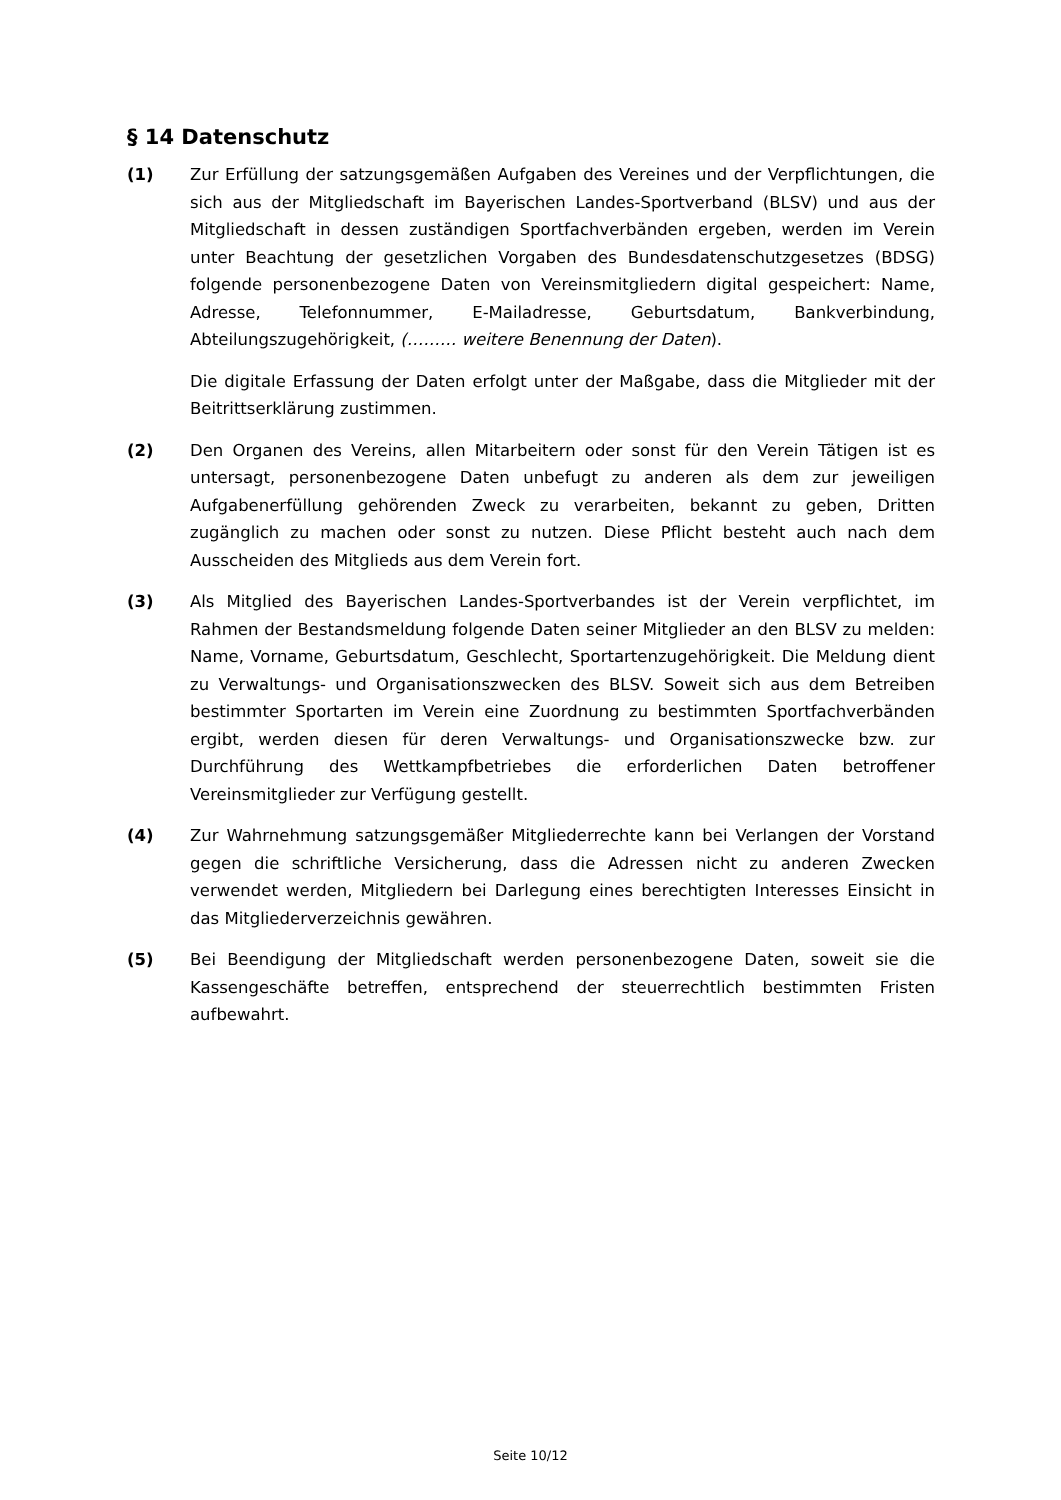§ 14 Datenschutz
(1) Zur Erfüllung der satzungsgemäßen Aufgaben des Vereines und der Verpflichtungen, die sich aus der Mitgliedschaft im Bayerischen Landes-Sportverband (BLSV) und aus der Mitgliedschaft in dessen zuständigen Sportfachverbänden ergeben, werden im Verein unter Beachtung der gesetzlichen Vorgaben des Bundesdatenschutzgesetzes (BDSG) folgende personenbezogene Daten von Vereinsmitgliedern digital gespeichert: Name, Adresse, Telefonnummer, E-Mailadresse, Geburtsdatum, Bankverbindung, Abteilungszugehörigkeit, (……… weitere Benennung der Daten).
Die digitale Erfassung der Daten erfolgt unter der Maßgabe, dass die Mitglieder mit der Beitrittserklärung zustimmen.
(2) Den Organen des Vereins, allen Mitarbeitern oder sonst für den Verein Tätigen ist es untersagt, personenbezogene Daten unbefugt zu anderen als dem zur jeweiligen Aufgabenerfüllung gehörenden Zweck zu verarbeiten, bekannt zu geben, Dritten zugänglich zu machen oder sonst zu nutzen. Diese Pflicht besteht auch nach dem Ausscheiden des Mitglieds aus dem Verein fort.
(3) Als Mitglied des Bayerischen Landes-Sportverbandes ist der Verein verpflichtet, im Rahmen der Bestandsmeldung folgende Daten seiner Mitglieder an den BLSV zu melden: Name, Vorname, Geburtsdatum, Geschlecht, Sportartenzugehörigkeit. Die Meldung dient zu Verwaltungs- und Organisationszwecken des BLSV. Soweit sich aus dem Betreiben bestimmter Sportarten im Verein eine Zuordnung zu bestimmten Sportfachverbänden ergibt, werden diesen für deren Verwaltungs- und Organisationszwecke bzw. zur Durchführung des Wettkampfbetriebes die erforderlichen Daten betroffener Vereinsmitglieder zur Verfügung gestellt.
(4) Zur Wahrnehmung satzungsgemäßer Mitgliederrechte kann bei Verlangen der Vorstand gegen die schriftliche Versicherung, dass die Adressen nicht zu anderen Zwecken verwendet werden, Mitgliedern bei Darlegung eines berechtigten Interesses Einsicht in das Mitgliederverzeichnis gewähren.
(5) Bei Beendigung der Mitgliedschaft werden personenbezogene Daten, soweit sie die Kassengeschäfte betreffen, entsprechend der steuerrechtlich bestimmten Fristen aufbewahrt.
Seite 10/12